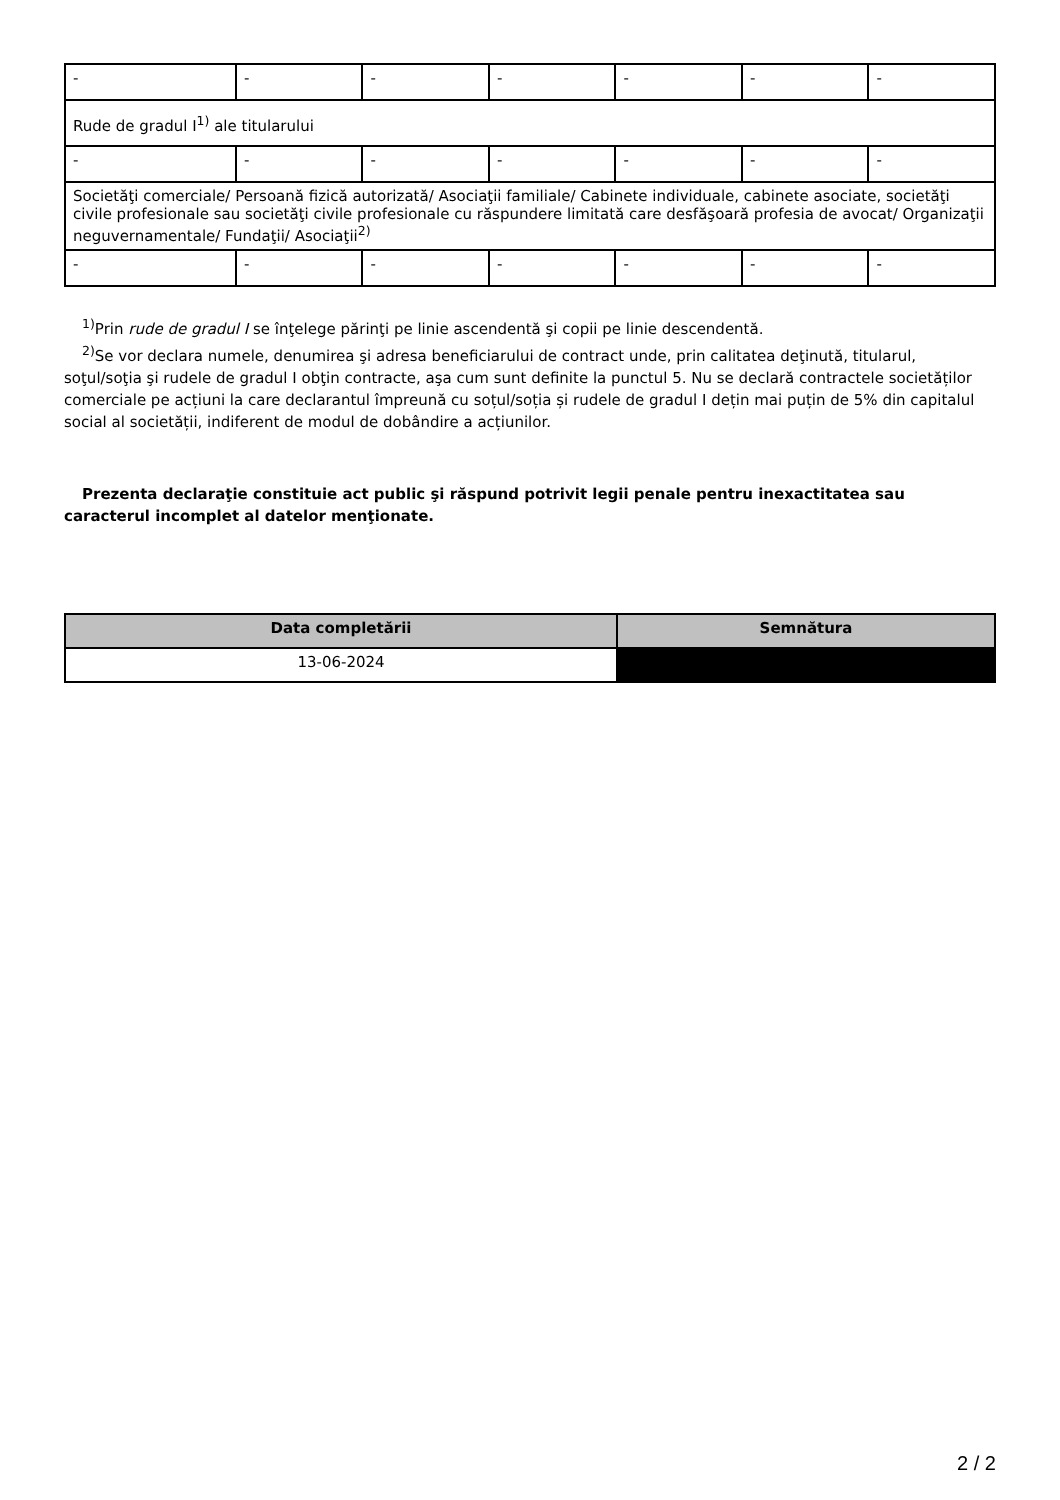| - | - | - | - | - | - | - |
| Rude de gradul I<sup>1)</sup> ale titularului | | | | | | |
| - | - | - | - | - | - | - |
| Societăţi comerciale/ Persoană fizică autorizată/ Asociaţii familiale/ Cabinete individuale, cabinete asociate, societăţi civile profesionale sau societăţi civile profesionale cu răspundere limitată care desfăşoară profesia de avocat/ Organizaţii neguvernamentale/ Fundaţii/ Asociaţii<sup>2)</sup> | | | | | | |
| - | - | - | - | - | - | - |
<sup>1)</sup> Prin rude de gradul I se înţelege părinţi pe linie ascendentă şi copii pe linie descendentă.
<sup>2)</sup> Se vor declara numele, denumirea şi adresa beneficiarului de contract unde, prin calitatea deţinută, titularul, soţul/soţia şi rudele de gradul I obţin contracte, aşa cum sunt definite la punctul 5. Nu se declară contractele societăților comerciale pe acțiuni la care declarantul împreună cu soțul/soția și rudele de gradul I dețin mai puțin de 5% din capitalul social al societății, indiferent de modul de dobândire a acțiunilor.
Prezenta declaraţie constituie act public şi răspund potrivit legii penale pentru inexactitatea sau caracterul incomplet al datelor menţionate.
| Data completării | Semnătura |
| --- | --- |
| 13-06-2024 | |
2 / 2